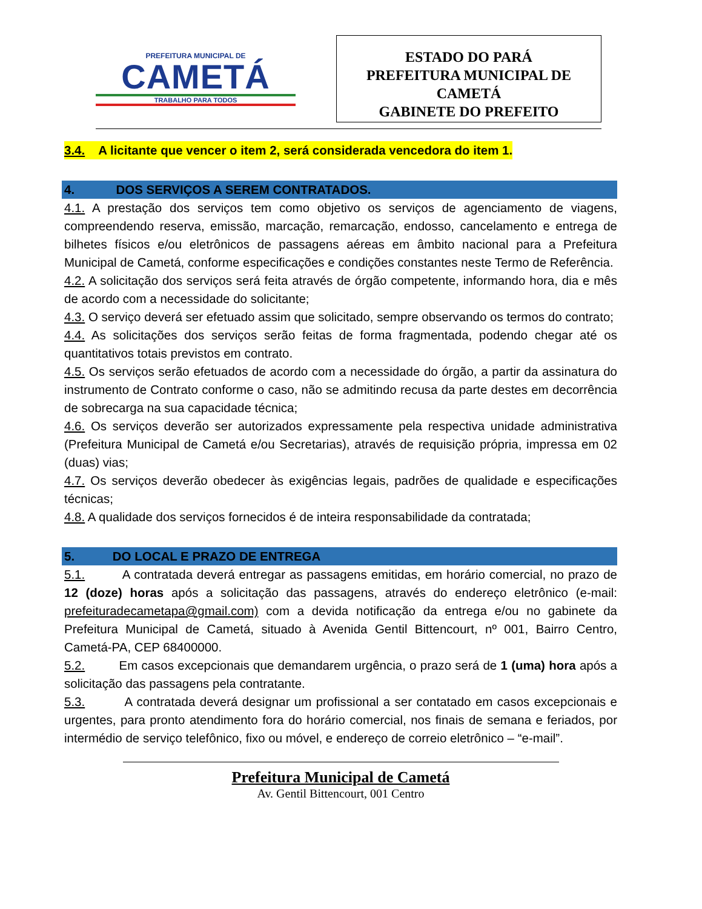PREFEITURA MUNICIPAL DE
CAMETÁ
TRABALHO PARA TODOS
ESTADO DO PARÁ
PREFEITURA MUNICIPAL DE
CAMETÁ
GABINETE DO PREFEITO
3.4. A licitante que vencer o item 2, será considerada vencedora do item 1.
4. DOS SERVIÇOS A SEREM CONTRATADOS.
4.1. A prestação dos serviços tem como objetivo os serviços de agenciamento de viagens, compreendendo reserva, emissão, marcação, remarcação, endosso, cancelamento e entrega de bilhetes físicos e/ou eletrônicos de passagens aéreas em âmbito nacional para a Prefeitura Municipal de Cametá, conforme especificações e condições constantes neste Termo de Referência.
4.2. A solicitação dos serviços será feita através de órgão competente, informando hora, dia e mês de acordo com a necessidade do solicitante;
4.3. O serviço deverá ser efetuado assim que solicitado, sempre observando os termos do contrato;
4.4. As solicitações dos serviços serão feitas de forma fragmentada, podendo chegar até os quantitativos totais previstos em contrato.
4.5. Os serviços serão efetuados de acordo com a necessidade do órgão, a partir da assinatura do instrumento de Contrato conforme o caso, não se admitindo recusa da parte destes em decorrência de sobrecarga na sua capacidade técnica;
4.6. Os serviços deverão ser autorizados expressamente pela respectiva unidade administrativa (Prefeitura Municipal de Cametá e/ou Secretarias), através de requisição própria, impressa em 02 (duas) vias;
4.7. Os serviços deverão obedecer às exigências legais, padrões de qualidade e especificações técnicas;
4.8. A qualidade dos serviços fornecidos é de inteira responsabilidade da contratada;
5. DO LOCAL E PRAZO DE ENTREGA
5.1. A contratada deverá entregar as passagens emitidas, em horário comercial, no prazo de 12 (doze) horas após a solicitação das passagens, através do endereço eletrônico (e-mail: prefeituradecametapa@gmail.com) com a devida notificação da entrega e/ou no gabinete da Prefeitura Municipal de Cametá, situado à Avenida Gentil Bittencourt, nº 001, Bairro Centro, Cametá-PA, CEP 68400000.
5.2. Em casos excepcionais que demandarem urgência, o prazo será de 1 (uma) hora após a solicitação das passagens pela contratante.
5.3. A contratada deverá designar um profissional a ser contatado em casos excepcionais e urgentes, para pronto atendimento fora do horário comercial, nos finais de semana e feriados, por intermédio de serviço telefônico, fixo ou móvel, e endereço de correio eletrônico – “e-mail”.
Prefeitura Municipal de Cametá
Av. Gentil Bittencourt, 001 Centro